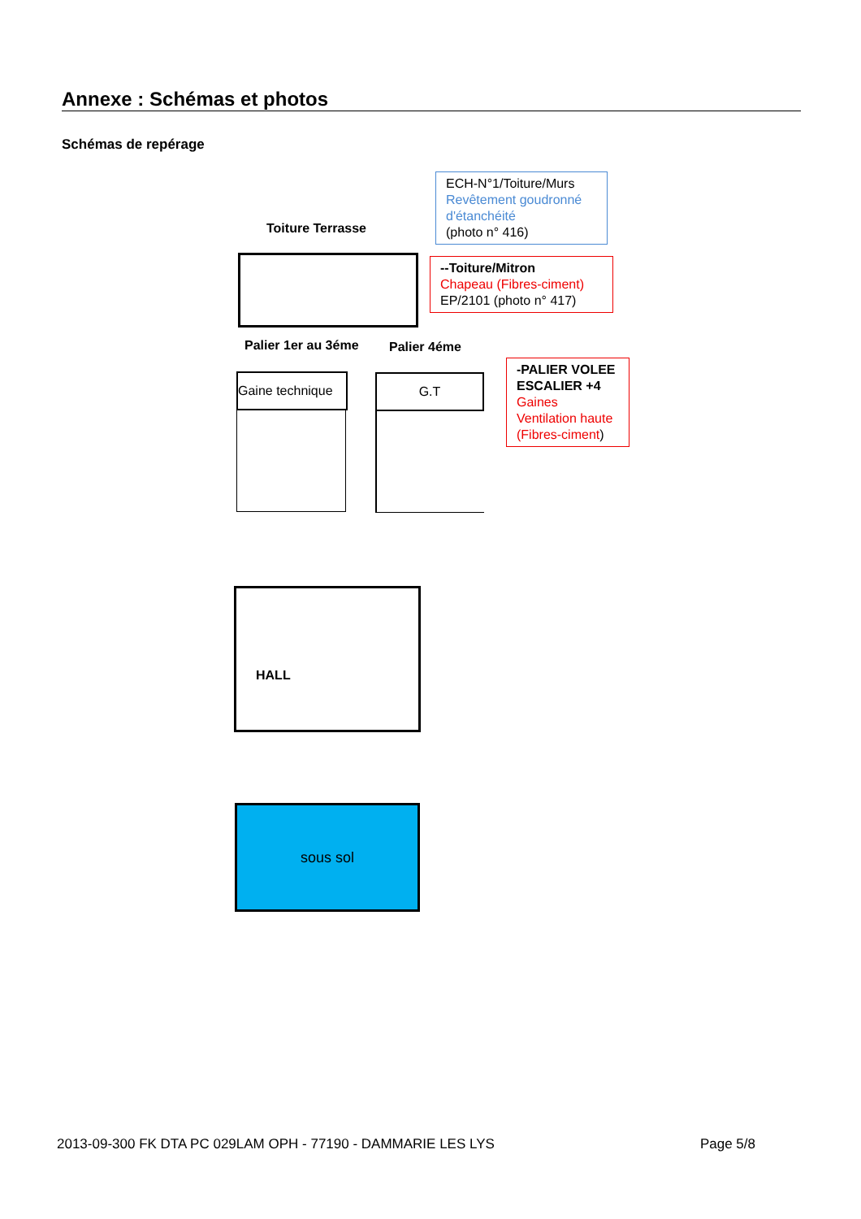Annexe : Schémas et photos
Schémas de repérage
Toiture Terrasse
ECH-N°1/Toiture/Murs
Revêtement goudronné d'étanchéité
(photo n° 416)
--Toiture/Mitron
Chapeau (Fibres-ciment)
EP/2101 (photo n° 417)
Palier 1er au 3éme Palier 4éme
Gaine technique
G.T
-PALIER VOLEE ESCALIER +4
Gaines Ventilation haute (Fibres-ciment)
HALL
sous sol
2013-09-300 FK DTA PC 029LAM OPH - 77190 - DAMMARIE LES LYS Page 5/8